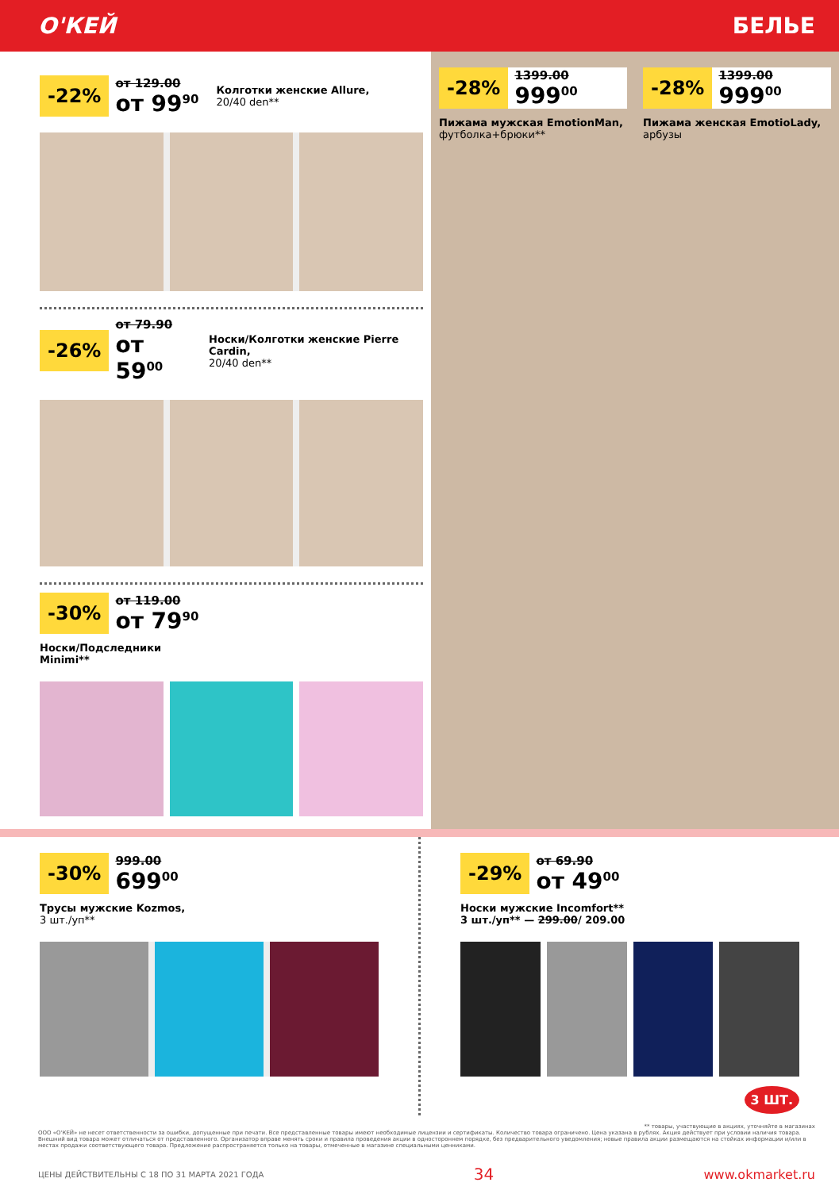О'КЕЙ БЕЛЬЕ
-22%
от 129.00
от 99<sup>90</sup>
Колготки женские Allure,
20/40 den**
-26%
от 79.90
от 59<sup>00</sup>
Носки/Колготки женские Pierre Cardin,
20/40 den**
-30%
от 119.00
от 79<sup>90</sup>
Носки/Подследники
Minimi**
-28%
1399.00
999<sup>00</sup>
Пижама мужская EmotionMan,
футболка+брюки**
-28%
1399.00
999<sup>00</sup>
Пижама женская EmotioLady,
арбузы
-30%
999.00
699<sup>00</sup>
Трусы мужские Kozmos,
3 шт./уп**
-29%
от 69.90
от 49<sup>00</sup>
Носки мужские Incomfort**
3 шт./уп** — 299.00/ 209.00
3 ШТ.
** товары, участвующие в акциях, уточняйте в магазинах
ООО «О'КЕЙ» не несет ответственности за ошибки, допущенные при печати. Все представленные товары имеют необходимые лицензии и сертификаты. Количество товара ограничено. Цена указана в рублях. Акция действует при условии наличия товара. Внешний вид товара может отличаться от представленного. Организатор вправе менять сроки и правила проведения акции в одностороннем порядке, без предварительного уведомления; новые правила акции размещаются на стойках информации и/или в местах продажи соответствующего товара. Предложение распространяется только на товары, отмеченные в магазине специальными ценниками.
ЦЕНЫ ДЕЙСТВИТЕЛЬНЫ С 18 ПО 31 МАРТА 2021 ГОДА 34 www.okmarket.ru